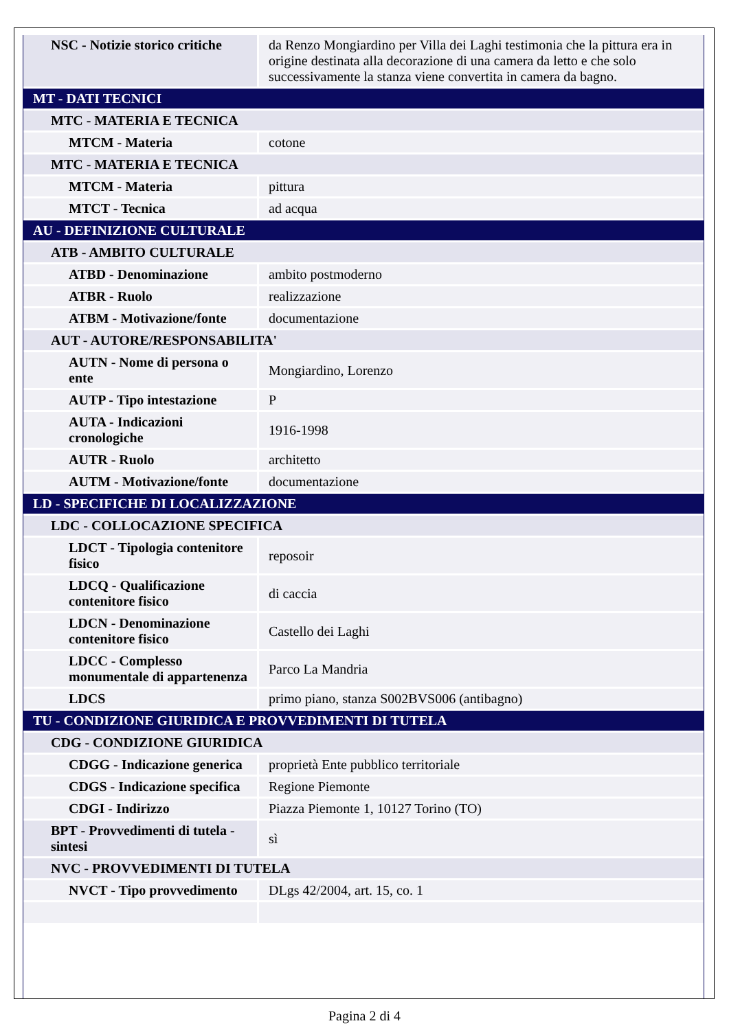| NSC - Notizie storico critiche | da Renzo Mongiardino per Villa dei Laghi testimonia che la pittura era in origine destinata alla decorazione di una camera da letto e che solo successivamente la stanza viene convertita in camera da bagno. |
| MT - DATI TECNICI | |
| MTC - MATERIA E TECNICA | |
| MTCM - Materia | cotone |
| MTC - MATERIA E TECNICA | |
| MTCM - Materia | pittura |
| MTCT - Tecnica | ad acqua |
| AU - DEFINIZIONE CULTURALE | |
| ATB - AMBITO CULTURALE | |
| ATBD - Denominazione | ambito postmoderno |
| ATBR - Ruolo | realizzazione |
| ATBM - Motivazione/fonte | documentazione |
| AUT - AUTORE/RESPONSABILITA' | |
| AUTN - Nome di persona o ente | Mongiardino, Lorenzo |
| AUTP - Tipo intestazione | P |
| AUTA - Indicazioni cronologiche | 1916-1998 |
| AUTR - Ruolo | architetto |
| AUTM - Motivazione/fonte | documentazione |
| LD - SPECIFICHE DI LOCALIZZAZIONE | |
| LDC - COLLOCAZIONE SPECIFICA | |
| LDCT - Tipologia contenitore fisico | reposoir |
| LDCQ - Qualificazione contenitore fisico | di caccia |
| LDCN - Denominazione contenitore fisico | Castello dei Laghi |
| LDCC - Complesso monumentale di appartenenza | Parco La Mandria |
| LDCS | primo piano, stanza S002BVS006 (antibagno) |
| TU - CONDIZIONE GIURIDICA E PROVVEDIMENTI DI TUTELA | |
| CDG - CONDIZIONE GIURIDICA | |
| CDGG - Indicazione generica | proprietà Ente pubblico territoriale |
| CDGS - Indicazione specifica | Regione Piemonte |
| CDGI - Indirizzo | Piazza Piemonte 1, 10127 Torino (TO) |
| BPT - Provvedimenti di tutela - sintesi | sì |
| NVC - PROVVEDIMENTI DI TUTELA | |
| NVCT - Tipo provvedimento | DLgs 42/2004, art. 15, co. 1 |
Pagina 2 di 4